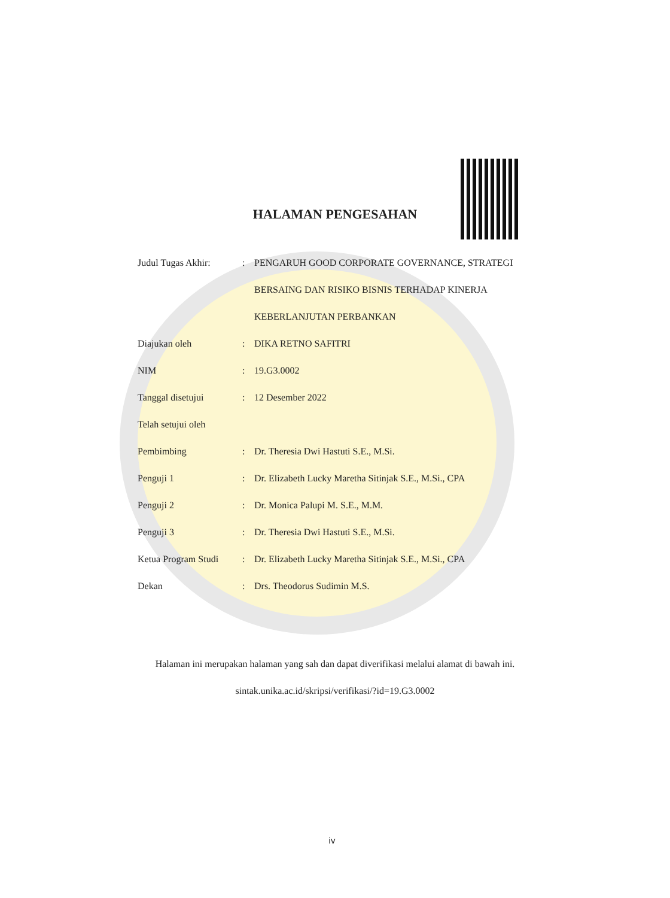HALAMAN PENGESAHAN
| Judul Tugas Akhir: | : | PENGARUH GOOD CORPORATE GOVERNANCE, STRATEGI |
| | | BERSAING DAN RISIKO BISNIS TERHADAP KINERJA |
| | | KEBERLANJUTAN PERBANKAN |
| Diajukan oleh | : | DIKA RETNO SAFITRI |
| NIM | : | 19.G3.0002 |
| Tanggal disetujui | : | 12 Desember 2022 |
| Telah setujui oleh | | |
| Pembimbing | : | Dr. Theresia Dwi Hastuti S.E., M.Si. |
| Penguji 1 | : | Dr. Elizabeth Lucky Maretha Sitinjak S.E., M.Si., CPA |
| Penguji 2 | : | Dr. Monica Palupi M. S.E., M.M. |
| Penguji 3 | : | Dr. Theresia Dwi Hastuti S.E., M.Si. |
| Ketua Program Studi | : | Dr. Elizabeth Lucky Maretha Sitinjak S.E., M.Si., CPA |
| Dekan | : | Drs. Theodorus Sudimin M.S. |
Halaman ini merupakan halaman yang sah dan dapat diverifikasi melalui alamat di bawah ini.
sintak.unika.ac.id/skripsi/verifikasi/?id=19.G3.0002
iv